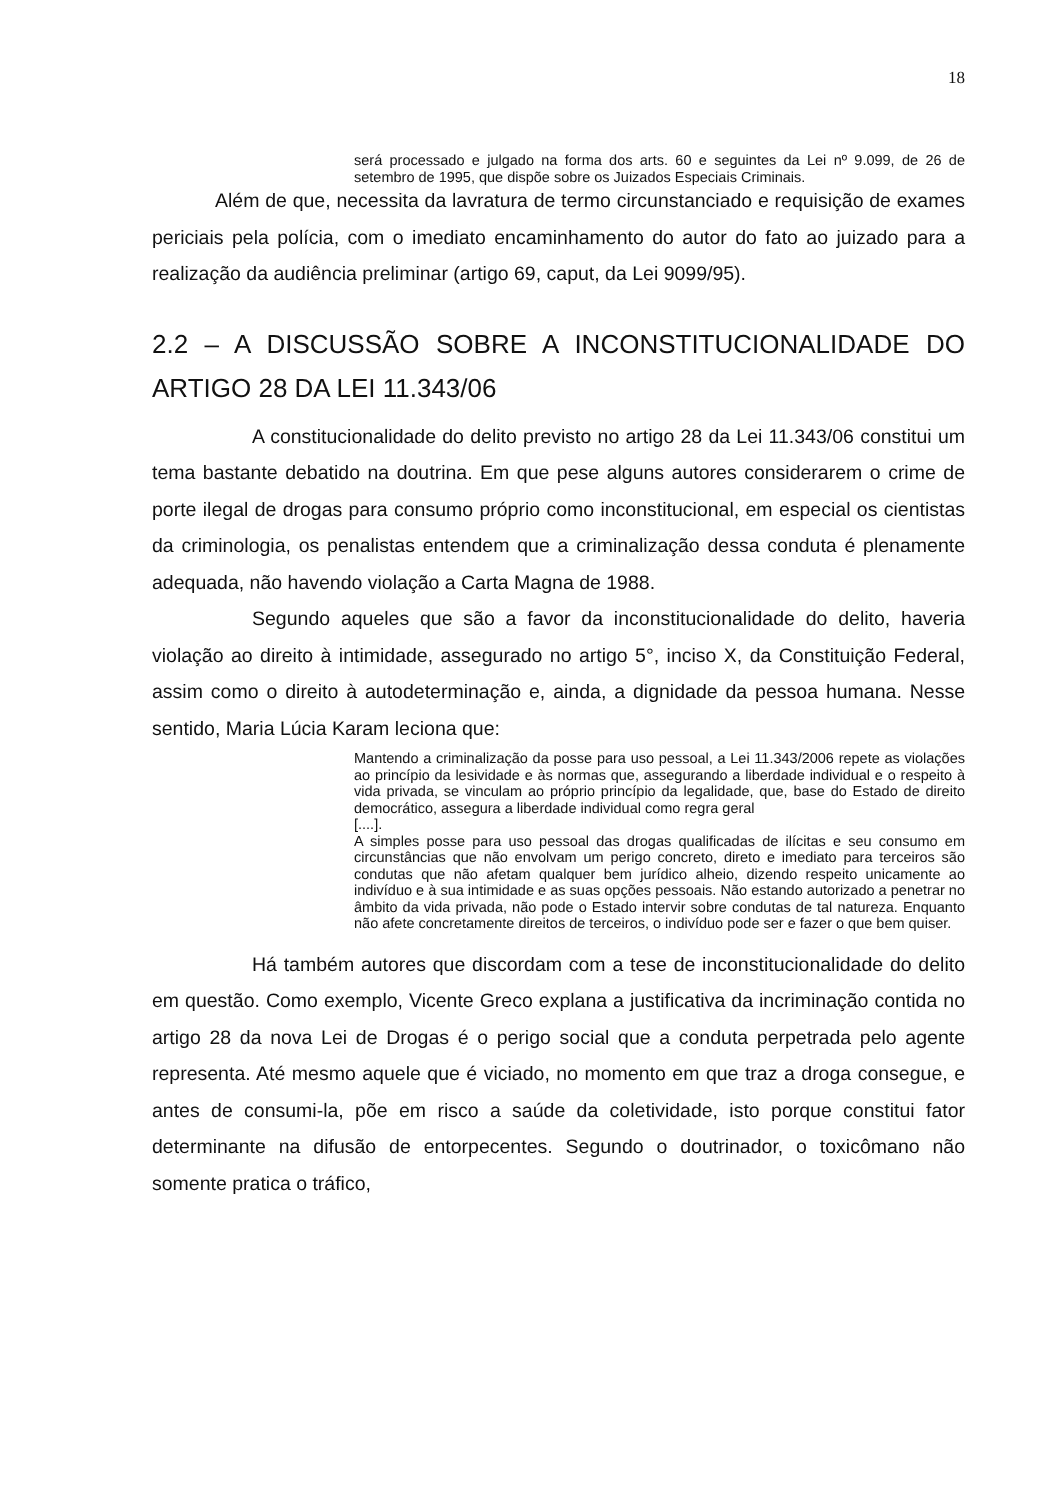18
será processado e julgado na forma dos arts. 60 e seguintes da Lei nº 9.099, de 26 de setembro de 1995, que dispõe sobre os Juizados Especiais Criminais.
Além de que, necessita da lavratura de termo circunstanciado e requisição de exames periciais pela polícia, com o imediato encaminhamento do autor do fato ao juizado para a realização da audiência preliminar (artigo 69, caput, da Lei 9099/95).
2.2 – A DISCUSSÃO SOBRE A INCONSTITUCIONALIDADE DO ARTIGO 28 DA LEI 11.343/06
A constitucionalidade do delito previsto no artigo 28 da Lei 11.343/06 constitui um tema bastante debatido na doutrina. Em que pese alguns autores considerarem o crime de porte ilegal de drogas para consumo próprio como inconstitucional, em especial os cientistas da criminologia, os penalistas entendem que a criminalização dessa conduta é plenamente adequada, não havendo violação a Carta Magna de 1988.
Segundo aqueles que são a favor da inconstitucionalidade do delito, haveria violação ao direito à intimidade, assegurado no artigo 5°, inciso X, da Constituição Federal, assim como o direito à autodeterminação e, ainda, a dignidade da pessoa humana. Nesse sentido, Maria Lúcia Karam leciona que:
Mantendo a criminalização da posse para uso pessoal, a Lei 11.343/2006 repete as violações ao princípio da lesividade e às normas que, assegurando a liberdade individual e o respeito à vida privada, se vinculam ao próprio princípio da legalidade, que, base do Estado de direito democrático, assegura a liberdade individual como regra geral
[....].
A simples posse para uso pessoal das drogas qualificadas de ilícitas e seu consumo em circunstâncias que não envolvam um perigo concreto, direto e imediato para terceiros são condutas que não afetam qualquer bem jurídico alheio, dizendo respeito unicamente ao indivíduo e à sua intimidade e as suas opções pessoais. Não estando autorizado a penetrar no âmbito da vida privada, não pode o Estado intervir sobre condutas de tal natureza. Enquanto não afete concretamente direitos de terceiros, o indivíduo pode ser e fazer o que bem quiser.
Há também autores que discordam com a tese de inconstitucionalidade do delito em questão. Como exemplo, Vicente Greco explana a justificativa da incriminação contida no artigo 28 da nova Lei de Drogas é o perigo social que a conduta perpetrada pelo agente representa. Até mesmo aquele que é viciado, no momento em que traz a droga consegue, e antes de consumi-la, põe em risco a saúde da coletividade, isto porque constitui fator determinante na difusão de entorpecentes. Segundo o doutrinador, o toxicômano não somente pratica o tráfico,